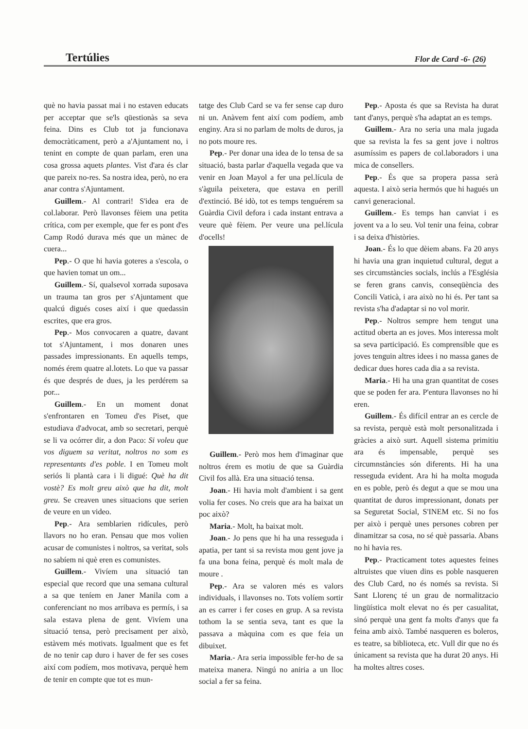Tertúlies Flor de Card -6- (26)
què no havia passat mai i no estaven educats per acceptar que se'ls qüestionàs sa seva feina. Dins es Club tot ja funcionava democràticament, però a a'Ajuntament no, i tenint en compte de quan parlam, eren una cosa grossa aquets plantes. Vist d'ara és clar que pareix no-res. Sa nostra idea, però, no era anar contra s'Ajuntament.
Guillem.- Al contrari! S'idea era de col.laborar. Però llavonses fèiem una petita crítica, com per exemple, que fer es pont d'es Camp Rodó durava més que un mànec de cuera...
Pep.- O que hi havia goteres a s'escola, o que havien tomat un om...
Guillem.- Sí, qualsevol xorrada suposava un trauma tan gros per s'Ajuntament que qualcú digués coses així i que quedassin escrites, que era gros.
Pep.- Mos convocaren a quatre, davant tot s'Ajuntament, i mos donaren unes passades impressionants. En aquells temps, només érem quatre al.lotets. Lo que va passar és que després de dues, ja les perdérem sa por...
Guillem.- En un moment donat s'enfrontaren en Tomeu d'es Piset, que estudiava d'advocat, amb so secretari, perquè se li va ocórrer dir, a don Paco: Si voleu que vos diguem sa veritat, noltros no som es representants d'es poble. I en Tomeu molt seriós li plantà cara i li digué: Què ha dit vostè? Es molt greu això que ha dit, molt greu. Se creaven unes situacions que serien de veure en un video.
Pep.- Ara semblarien ridícules, però llavors no ho eran. Pensau que mos volien acusar de comunistes i noltros, sa veritat, sols no sabíem ni què eren es comunistes.
Guillem.- Vivíem una situació tan especial que record que una semana cultural a sa que teníem en Janer Manila com a conferenciant no mos arribava es permís, i sa sala estava plena de gent. Vivíem una situació tensa, però precisament per això, estàvem més motivats. Igualment que es fet de no tenir cap duro i haver de fer ses coses així com podíem, mos motivava, perquè hem de tenir en compte que tot es mun-
tatge des Club Card se va fer sense cap duro ni un. Anàvem fent així com podíem, amb enginy. Ara si no parlam de molts de duros, ja no pots moure res.
Pep.- Per donar una idea de lo tensa de sa situació, basta parlar d'aquella vegada que va venir en Joan Mayol a fer una pel.lícula de s'àguila peixetera, que estava en perill d'extinció. Bé idò, tot es temps tenguérem sa Guàrdia Civil defora i cada instant entrava a veure què fèiem. Per veure una pel.lícula d'ocells!
Guillem.- Però mos hem d'imaginar que noltros érem es motiu de que sa Guàrdia Civil fos allà. Era una situació tensa.
Joan.- Hi havia molt d'ambient i sa gent volia fer coses. No creis que ara ha baixat un poc això?
Maria.- Molt, ha baixat molt.
Joan.- Jo pens que hi ha una resseguda i apatia, per tant si sa revista mou gent jove ja fa una bona feina, perquè és molt mala de moure .
Pep.- Ara se valoren més es valors individuals, i llavonses no. Tots volíem sortir an es carrer i fer coses en grup. A sa revista tothom la se sentia seva, tant es que la passava a màquina com es que feia un dibuixet.
Maria.- Ara seria impossible fer-ho de sa mateixa manera. Ningú no aniria a un lloc social a fer sa feina.
Pep.- Aposta és que sa Revista ha durat tant d'anys, perquè s'ha adaptat an es temps.
Guillem.- Ara no seria una mala jugada que sa revista la fes sa gent jove i noltros asumíssim es papers de col.laboradors i una mica de consellers.
Pep.- És que sa propera passa serà aquesta. I això seria hermós que hi hagués un canvi generacional.
Guillem.- Es temps han canviat i es jovent va a lo seu. Vol tenir una feina, cobrar i sa deixa d'històries.
Joan.- És lo que dèiem abans. Fa 20 anys hi havia una gran inquietud cultural, degut a ses circumstàncies socials, inclús a l'Església se feren grans canvis, conseqüència des Concili Vaticà, i ara això no hi és. Per tant sa revista s'ha d'adaptar si no vol morir.
Pep.- Noltros sempre hem tengut una actitud oberta an es joves. Mos interessa molt sa seva participació. Es comprensible que es joves tenguin altres idees i no massa ganes de dedicar dues hores cada dia a sa revista.
Maria.- Hi ha una gran quantitat de coses que se poden fer ara. P'entura llavonses no hi eren.
Guillem.- És difícil entrar an es cercle de sa revista, perquè està molt personalitzada i gràcies a això surt. Aquell sistema primitiu ara és impensable, perquè ses circumnstàncies són diferents. Hi ha una resseguda evident. Ara hi ha molta moguda en es poble, però és degut a que se mou una quantitat de duros impressionant, donats per sa Seguretat Social, S'INEM etc. Si no fos per això i perquè unes persones cobren per dinamitzar sa cosa, no sé què passaria. Abans no hi havia res.
Pep.- Practicament totes aquestes feines altruistes que viuen dins es poble nasqueren des Club Card, no és només sa revista. Si Sant Llorenç té un grau de normalitzacio lingüística molt elevat no és per casualitat, sinó perquè una gent fa molts d'anys que fa feina amb això. També nasqueren es boleros, es teatre, sa biblioteca, etc. Vull dir que no és únicament sa revista que ha durat 20 anys. Hi ha moltes altres coses.